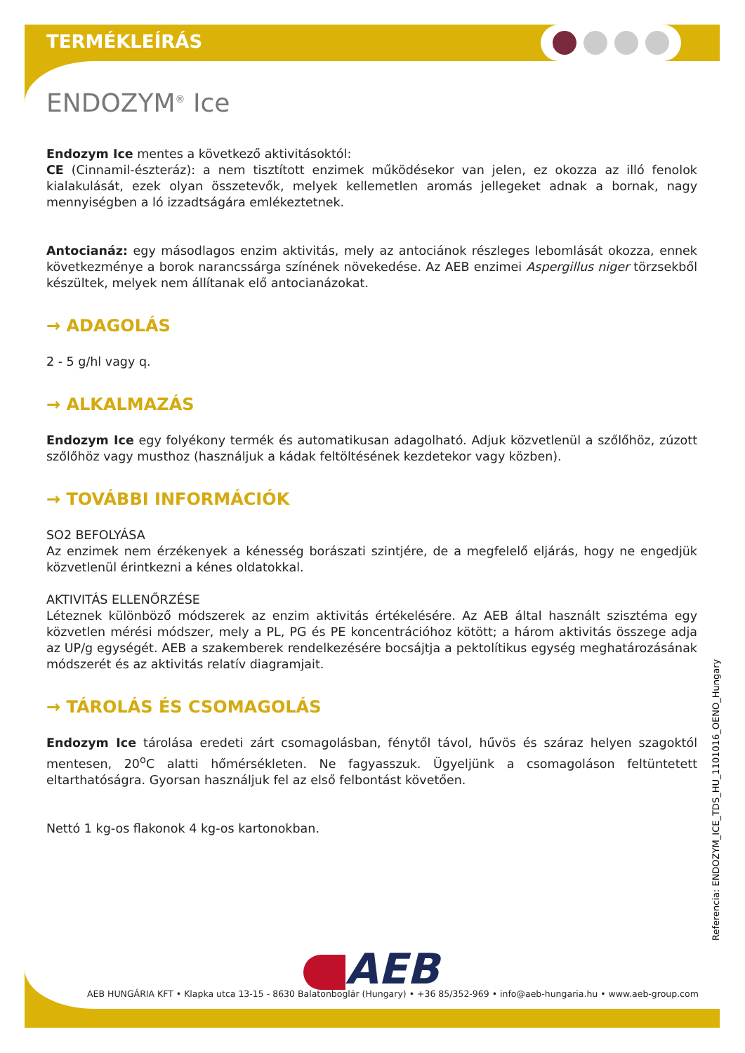TERMÉKLEÍRÁS
ENDOZYM<sup>®</sup> Ice
Endozym Ice mentes a következő aktivitásoktól:
CE (Cinnamil-észteráz): a nem tisztított enzimek működésekor van jelen, ez okozza az illó fenolok kialakulását, ezek olyan összetevők, melyek kellemetlen aromás jellegeket adnak a bornak, nagy mennyiségben a ló izzadtságára emlékeztetnek.
Antocianáz: egy másodlagos enzim aktivitás, mely az antociánok részleges lebomlását okozza, ennek következménye a borok narancssárga színének növekedése. Az AEB enzimei Aspergillus niger törzsekből készültek, melyek nem állítanak elő antocianázokat.
→ ADAGOLÁS
2 - 5 g/hl vagy q.
→ ALKALMAZÁS
Endozym Ice egy folyékony termék és automatikusan adagolható. Adjuk közvetlenül a szőlőhöz, zúzott szőlőhöz vagy musthoz (használjuk a kádak feltöltésének kezdetekor vagy közben).
→ TOVÁBBI INFORMÁCIÓK
SO2 BEFOLYÁSA
Az enzimek nem érzékenyek a kénesség borászati szintjére, de a megfelelő eljárás, hogy ne engedjük közvetlenül érintkezni a kénes oldatokkal.
AKTIVITÁS ELLENŐRZÉSE
Léteznek különböző módszerek az enzim aktivitás értékelésére. Az AEB által használt szisztéma egy közvetlen mérési módszer, mely a PL, PG és PE koncentrációhoz kötött; a három aktivitás összege adja az UP/g egységét. AEB a szakemberek rendelkezésére bocsájtja a pektolítikus egység meghatározásának módszerét és az aktivitás relatív diagramjait.
→ TÁROLÁS ÉS CSOMAGOLÁS
Endozym Ice tárolása eredeti zárt csomagolásban, fénytől távol, hűvös és száraz helyen szagoktól mentesen, 20<sup>o</sup>C alatti hőmérsékleten. Ne fagyasszuk. Ügyeljünk a csomagoláson feltüntetett eltarthatóságra. Gyorsan használjuk fel az első felbontást követően.
Nettó 1 kg-os flakonok 4 kg-os kartonokban.
Referencia: ENDOZYM_ICE_TDS_HU_1101016_OENO_Hungary
AEB
AEB HUNGÁRIA KFT • Klapka utca 13-15 - 8630 Balatonboglár (Hungary) • +36 85/352-969 • info@aeb-hungaria.hu • www.aeb-group.com